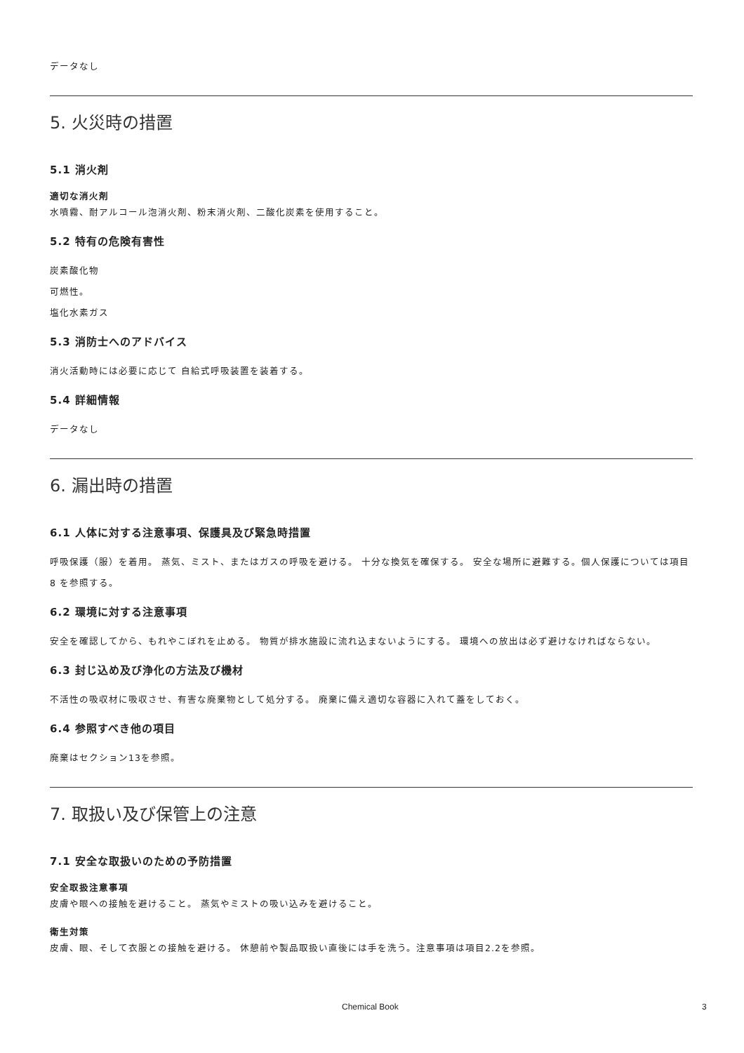データなし
5. 火災時の措置
5.1 消火剤
適切な消火剤
水噴霧、耐アルコール泡消火剤、粉末消火剤、二酸化炭素を使用すること。
5.2 特有の危険有害性
炭素酸化物
可燃性。
塩化水素ガス
5.3 消防士へのアドバイス
消火活動時には必要に応じて 自給式呼吸装置を装着する。
5.4 詳細情報
データなし
6. 漏出時の措置
6.1 人体に対する注意事項、保護具及び緊急時措置
呼吸保護（服）を着用。 蒸気、ミスト、またはガスの呼吸を避ける。 十分な換気を確保する。 安全な場所に避難する。個人保護については項目 8 を参照する。
6.2 環境に対する注意事項
安全を確認してから、もれやこぼれを止める。 物質が排水施設に流れ込まないようにする。 環境への放出は必ず避けなければならない。
6.3 封じ込め及び浄化の方法及び機材
不活性の吸収材に吸収させ、有害な廃棄物として処分する。 廃棄に備え適切な容器に入れて蓋をしておく。
6.4 参照すべき他の項目
廃棄はセクション13を参照。
7. 取扱い及び保管上の注意
7.1 安全な取扱いのための予防措置
安全取扱注意事項
皮膚や眼への接触を避けること。 蒸気やミストの吸い込みを避けること。
衛生対策
皮膚、眼、そして衣服との接触を避ける。 休憩前や製品取扱い直後には手を洗う。注意事項は項目2.2を参照。
Chemical Book 3